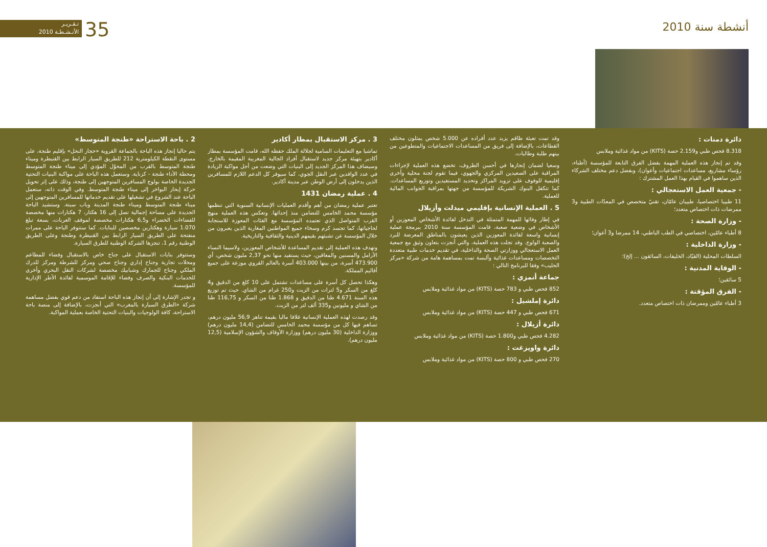تـقـريـر
2010 الأنـشـطـة
35 أنشطة سنة 2010
2 . باحة الاستراحة «طنجة المتوسط»
يتم حاليا إنجاز هذه الباحة بالجماعة القروية «حجار النحل» بإقليم طنجة، على مستوى النقطة الكيلومترية 212 للطريق السيار الرابط بين القنيطرة وميناء طنجة المتوسط بالقرب من المحوّل المؤدي إلى ميناء طنجة المتوسط ومحطة الأداء طنجة - كزناية. وستعمل هذه الباحة على مواكبة البنيات التحتية الجديدة الخاصة بولوج المسافرين المتوجهين إلى طنجة، وذلك على إثر تحويل حركة إبحار البواخر إلى ميناء طنجة المتوسط. وفي الوقت ذاته، ستعمل الباحة عند الشروع في تشغيلها على تقديم خدماتها للمسافرين المتوجهين إلى ميناء طنجة المتوسط وميناء طنجة المدينة وباب سبتة. وستشيد الباحة الجديدة على مساحة إجمالية تصل إلى 16 هكتار، 7 هكتارات منها مخصصة للفضاءات الخضراء و6,5 هكتارات مخصصة لموقف العربات، بسعة تبلغ 1.070 سيارة وهكتارين مخصصين للبنايات. كما ستتوفر الباحة على ممرات منفتحة على الطريق السيار الرابط بين القنيطرة وطنجة وعلى الطريق الوطنية رقم 1، تنجزها الشركة الوطنية للطرق السيارة.
وستتوفر بنايات الاستقبال على جناح خاص بالاستقبال وفضاء للمطاعم ومحلات تجارية وجناح إداري وجناح صحي ومركز للشرطة ومركز للدرك الملكي وجناح للجمارك وشبابيك مخصصة لشركات النقل البحري وأخرى للخدمات البنكية والصرف وفضاء للإقامة الموسمية لفائدة الأطر الإدارية للمؤسسة.
و تجدر الإشارة إلى أن إنجاز هذه الباحة استفاد من دعم قوي بفضل مساهمة شركة «الطرق السيارة بالمغرب» التي أنجزت، بالإضافة إلى منصة باحة الاستراحة، كافة الولوجيات والبنيات التحتية الخاصة بعملية المواكبة.
3 . مركز الاستقبال بمطار أكادير
تماشيا مع التعليمات السامية لجلالة الملك حفظه الله، قامت المؤسسة بمطار أكادير بتهيئة مركز جديد لاستقبال أفراد الجالية المغربية المقيمة بالخارج. وسيضاف هذا المركز الجديد إلى البنيات التي وضعت من أجل مواكبة الزيادة في عدد الوافدين عبر النقل الجوي، كما سيوفر كل الدعم اللازم للمسافرين الذين يدخلون إلى أرض الوطن عبر مدينة أكادير.
4 . عملية رمضان 1431
تعتبر عملية رمضان من أهم وأقدم العمليات الإنسانية السنوية التي تنظمها مؤسسة محمد الخامس للتضامن منذ إحداثها. وتعكس هذه العملية منهج القرب المتواصل الذي تعتمده المؤسسة مع الفئات المعوزة للاستجابة لحاجياتها، كما تجسد كرم وسخاء جميع المواطنين المغاربة الذين يعبرون من خلال المؤسسة عن تشبثهم بقيمهم الدينية والثقافية والتاريخية.
وتهدف هذه العملية إلى تقديم المساعدة للأشخاص المعوزين، ولاسيما النساء الأرامل والمسنين والمعاقين، حيث يستفيد منها نحو 2,37 مليون شخص، أي 473.900 أسرة، من بينها 403.000 أسرة بالعالم القروي موزعة على جميع أقاليم المملكة.
وهكذا تحصل كل أسرة على مساعدات تشتمل على 10 كلغ من الدقيق و4 كلغ من السكر و5 لترات من الزيت و250 غرام من الشاي. حيث تم توزيع هذه السنة 4.671 طنا من الدقيق و 1.868 طنا من السكر و 116,75 طنا من الشاي و مليونين و335 ألف لتر من الزيت.
وقد رصدت لهذه العملية الإنسانية غلافا ماليا بقيمة تناهز 56,9 مليون درهم، تساهم فيها كل من مؤسسة محمد الخامس للتضامن (14,4 مليون درهم) ووزارة الداخلية (30 مليون درهم) ووزارة الأوقاف والشؤون الإسلامية (12,5 مليون درهم).
وقد تمت تعبئة طاقم يزيد عدد أفراده عن 5.000 شخص يمثلون مختلف القطاعات، بالإضافة إلى فريق من المساعدات الاجتماعيات والمتطوعين من بينهم طلبة وطالبات.
وسعيا لضمان إنجازها في أحسن الظروف، تخضع هذه العملية لإجراءات المراقبة على الصعيدين المركزي والجهوي، فيما تقوم لجنة محلية وأخرى إقليمية للوقوف على تزويد المراكز وتحديد المستفيدين وتوزيع المساعدات. كما تتكفل البنوك الشريكة للمؤسسة من جهتها بمراقبة الجوانب المالية للعملية.
5 . العملية الإنسانية بإقليمي ميدلت وأزيلال
في إطار وفائها للمهمة المتمثلة في التدخل لفائدة الأشخاص المعوزين أو الأشخاص في وضعية صعبة، قامت المؤسسة سنة 2010 ببرمجة عملية إنسانية واسعة لفائدة المعوزين الذين يعيشون بالمناطق المعرضة للبرد والصعبة الولوج. وقد تجلت هذه العملية، والتي أنجزت بتعاون وثيق مع جمعية العمل الاستعجالي ووزارتي الصحة والداخلية، في تقديم خدمات طبية متعددة التخصصات ومساعدات غذائية وألبسة تمت بمساهمة هامة من شركة «مركز الحليب» وفقا للبرنامج التالي :
جماعة أنمزي :
852 فحص طبي و 783 حصة (KITS) من مواد غذائية وملابس
دائرة إملشيل :
671 فحص طبي و 447 حصة (KITS) من مواد غذائية وملابس
دائرة أزيلال :
4.282 فحص طبي و1.800 حصة (KITS) من مواد غذائية وملابس
دائرة واويزغت :
270 فحص طبي و 800 حصة (KITS) من مواد غذائية وملابس
دائرة دمنات :
8.318 فحص طبي و2.159 حصة (KITS) من مواد غذائية وملابس
وقد تم إنجاز هذه العملية المهمة بفضل الفرق التابعة للمؤسسة (أطباء، رؤساء مشاريع، مساعدات اجتماعيات وأعوان)، وبفضل دعم مختلف الشركاء الذين ساهموا في القيام بهذا العمل المشترك :
- جمعية العمل الاستعجالي :
11 طبيبا اختصاصيا، طبيبان عامّان، تقنيّ متخصص في المعدّات الطبية و3 ممرضات ذات اختصاص متعدد؛
- وزارة الصحة :
8 أطباء عامّين، اختصاصي في الطب الباطني، 14 ممرضا و3 أعوان؛
- وزارة الداخلية :
السلطات المحلية (القيّاد، الخليفات، السائقون ... إلخ)؛
- الوقاية المدنية :
5 سائقين؛
- الفرق المؤقتة :
3 أطباء عامّين وممرضان ذات اختصاص متعدد.